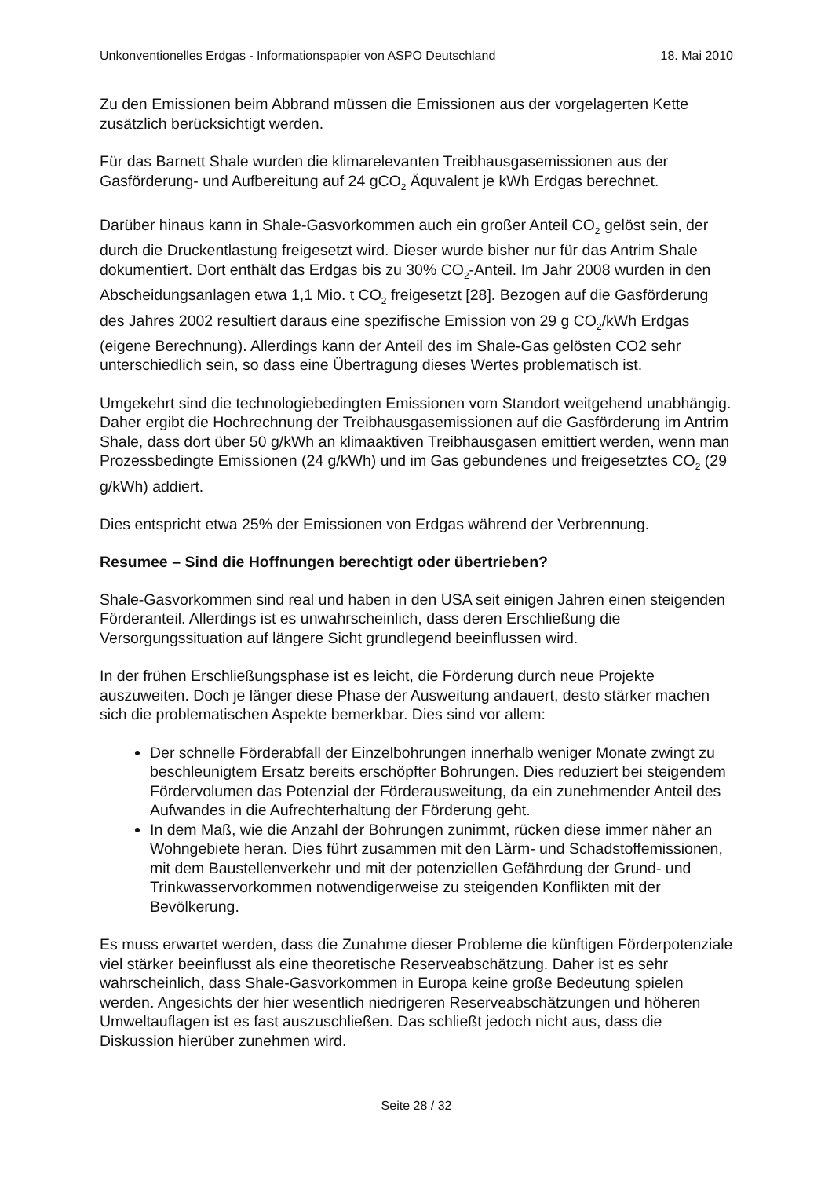Unkonventionelles Erdgas - Informationspapier von ASPO Deutschland 18. Mai 2010
Zu den Emissionen beim Abbrand müssen die Emissionen aus der vorgelagerten Kette zusätzlich berücksichtigt werden.
Für das Barnett Shale wurden die klimarelevanten Treibhausgasemissionen aus der Gasförderung- und Aufbereitung auf 24 gCO<sub>2</sub> Äquvalent je kWh Erdgas berechnet.
Darüber hinaus kann in Shale-Gasvorkommen auch ein großer Anteil CO<sub>2</sub> gelöst sein, der durch die Druckentlastung freigesetzt wird. Dieser wurde bisher nur für das Antrim Shale dokumentiert. Dort enthält das Erdgas bis zu 30% CO<sub>2</sub>-Anteil. Im Jahr 2008 wurden in den Abscheidungsanlagen etwa 1,1 Mio. t CO<sub>2</sub> freigesetzt [28]. Bezogen auf die Gasförderung des Jahres 2002 resultiert daraus eine spezifische Emission von 29 g CO<sub>2</sub>/kWh Erdgas (eigene Berechnung). Allerdings kann der Anteil des im Shale-Gas gelösten CO2 sehr unterschiedlich sein, so dass eine Übertragung dieses Wertes problematisch ist.
Umgekehrt sind die technologiebedingten Emissionen vom Standort weitgehend unabhängig. Daher ergibt die Hochrechnung der Treibhausgasemissionen auf die Gasförderung im Antrim Shale, dass dort über 50 g/kWh an klimaaktiven Treibhausgasen emittiert werden, wenn man Prozessbedingte Emissionen (24 g/kWh) und im Gas gebundenes und freigesetztes CO<sub>2</sub> (29 g/kWh) addiert.
Dies entspricht etwa 25% der Emissionen von Erdgas während der Verbrennung.
Resumee – Sind die Hoffnungen berechtigt oder übertrieben?
Shale-Gasvorkommen sind real und haben in den USA seit einigen Jahren einen steigenden Förderanteil. Allerdings ist es unwahrscheinlich, dass deren Erschließung die Versorgungssituation auf längere Sicht grundlegend beeinflussen wird.
In der frühen Erschließungsphase ist es leicht, die Förderung durch neue Projekte auszuweiten. Doch je länger diese Phase der Ausweitung andauert, desto stärker machen sich die problematischen Aspekte bemerkbar. Dies sind vor allem:
Der schnelle Förderabfall der Einzelbohrungen innerhalb weniger Monate zwingt zu beschleunigtem Ersatz bereits erschöpfter Bohrungen. Dies reduziert bei steigendem Fördervolumen das Potenzial der Förderausweitung, da ein zunehmender Anteil des Aufwandes in die Aufrechterhaltung der Förderung geht.
In dem Maß, wie die Anzahl der Bohrungen zunimmt, rücken diese immer näher an Wohngebiete heran. Dies führt zusammen mit den Lärm- und Schadstoffemissionen, mit dem Baustellenverkehr und mit der potenziellen Gefährdung der Grund- und Trinkwasservorkommen notwendigerweise zu steigenden Konflikten mit der Bevölkerung.
Es muss erwartet werden, dass die Zunahme dieser Probleme die künftigen Förderpotenziale viel stärker beeinflusst als eine theoretische Reserveabschätzung. Daher ist es sehr wahrscheinlich, dass Shale-Gasvorkommen in Europa keine große Bedeutung spielen werden. Angesichts der hier wesentlich niedrigeren Reserveabschätzungen und höheren Umweltauflagen ist es fast auszuschließen. Das schließt jedoch nicht aus, dass die Diskussion hierüber zunehmen wird.
Seite 28 / 32